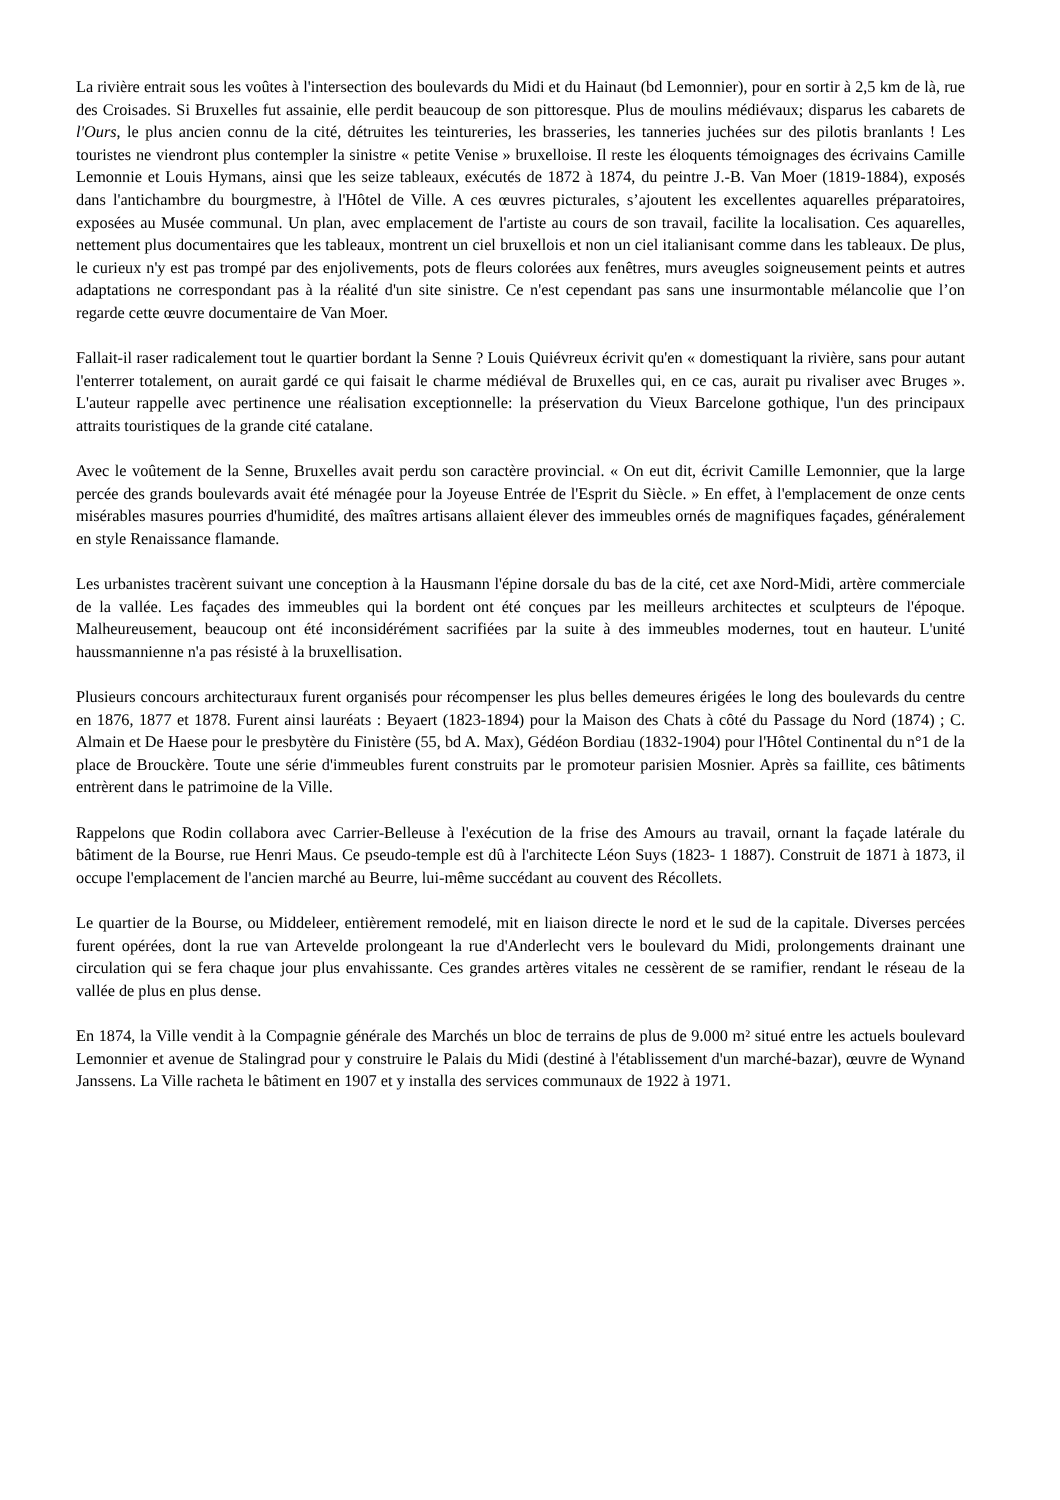La rivière entrait sous les voûtes à l'intersection des boulevards du Midi et du Hainaut (bd Lemonnier), pour en sortir à 2,5 km de là, rue des Croisades. Si Bruxelles fut assainie, elle perdit beaucoup de son pittoresque. Plus de moulins médiévaux; disparus les cabarets de l'Ours, le plus ancien connu de la cité, détruites les teintureries, les brasseries, les tanneries juchées sur des pilotis branlants ! Les touristes ne viendront plus contempler la sinistre « petite Venise » bruxelloise. Il reste les éloquents témoignages des écrivains Camille Lemonnie et Louis Hymans, ainsi que les seize tableaux, exécutés de 1872 à 1874, du peintre J.-B. Van Moer (1819-1884), exposés dans l'antichambre du bourgmestre, à l'Hôtel de Ville. A ces œuvres picturales, s’ajoutent les excellentes aquarelles préparatoires, exposées au Musée communal. Un plan, avec emplacement de l'artiste au cours de son travail, facilite la localisation. Ces aquarelles, nettement plus documentaires que les tableaux, montrent un ciel bruxellois et non un ciel italianisant comme dans les tableaux. De plus, le curieux n'y est pas trompé par des enjolivements, pots de fleurs colorées aux fenêtres, murs aveugles soigneusement peints et autres adaptations ne correspondant pas à la réalité d'un site sinistre. Ce n'est cependant pas sans une insurmontable mélancolie que l’on regarde cette œuvre documentaire de Van Moer.
Fallait-il raser radicalement tout le quartier bordant la Senne ? Louis Quiévreux écrivit qu'en « domestiquant la rivière, sans pour autant l'enterrer totalement, on aurait gardé ce qui faisait le charme médiéval de Bruxelles qui, en ce cas, aurait pu rivaliser avec Bruges ». L'auteur rappelle avec pertinence une réalisation exceptionnelle: la préservation du Vieux Barcelone gothique, l'un des principaux attraits touristiques de la grande cité catalane.
Avec le voûtement de la Senne, Bruxelles avait perdu son caractère provincial. « On eut dit, écrivit Camille Lemonnier, que la large percée des grands boulevards avait été ménagée pour la Joyeuse Entrée de l'Esprit du Siècle. » En effet, à l'emplacement de onze cents misérables masures pourries d'humidité, des maîtres artisans allaient élever des immeubles ornés de magnifiques façades, généralement en style Renaissance flamande.
Les urbanistes tracèrent suivant une conception à la Hausmann l'épine dorsale du bas de la cité, cet axe Nord-Midi, artère commerciale de la vallée. Les façades des immeubles qui la bordent ont été conçues par les meilleurs architectes et sculpteurs de l'époque. Malheureusement, beaucoup ont été inconsidérément sacrifiées par la suite à des immeubles modernes, tout en hauteur. L'unité haussmannienne n'a pas résisté à la bruxellisation.
Plusieurs concours architecturaux furent organisés pour récompenser les plus belles demeures érigées le long des boulevards du centre en 1876, 1877 et 1878. Furent ainsi lauréats : Beyaert (1823-1894) pour la Maison des Chats à côté du Passage du Nord (1874) ; C. Almain et De Haese pour le presbytère du Finistère (55, bd A. Max), Gédéon Bordiau (1832-1904) pour l'Hôtel Continental du n°1 de la place de Brouckère. Toute une série d'immeubles furent construits par le promoteur parisien Mosnier. Après sa faillite, ces bâtiments entrèrent dans le patrimoine de la Ville.
Rappelons que Rodin collabora avec Carrier-Belleuse à l'exécution de la frise des Amours au travail, ornant la façade latérale du bâtiment de la Bourse, rue Henri Maus. Ce pseudo-temple est dû à l'architecte Léon Suys (1823- 1 1887). Construit de 1871 à 1873, il occupe l'emplacement de l'ancien marché au Beurre, lui-même succédant au couvent des Récollets.
Le quartier de la Bourse, ou Middeleer, entièrement remodelé, mit en liaison directe le nord et le sud de la capitale. Diverses percées furent opérées, dont la rue van Artevelde prolongeant la rue d'Anderlecht vers le boulevard du Midi, prolongements drainant une circulation qui se fera chaque jour plus envahissante. Ces grandes artères vitales ne cessèrent de se ramifier, rendant le réseau de la vallée de plus en plus dense.
En 1874, la Ville vendit à la Compagnie générale des Marchés un bloc de terrains de plus de 9.000 m² situé entre les actuels boulevard Lemonnier et avenue de Stalingrad pour y construire le Palais du Midi (destiné à l'établissement d'un marché-bazar), œuvre de Wynand Janssens. La Ville racheta le bâtiment en 1907 et y installa des services communaux de 1922 à 1971.